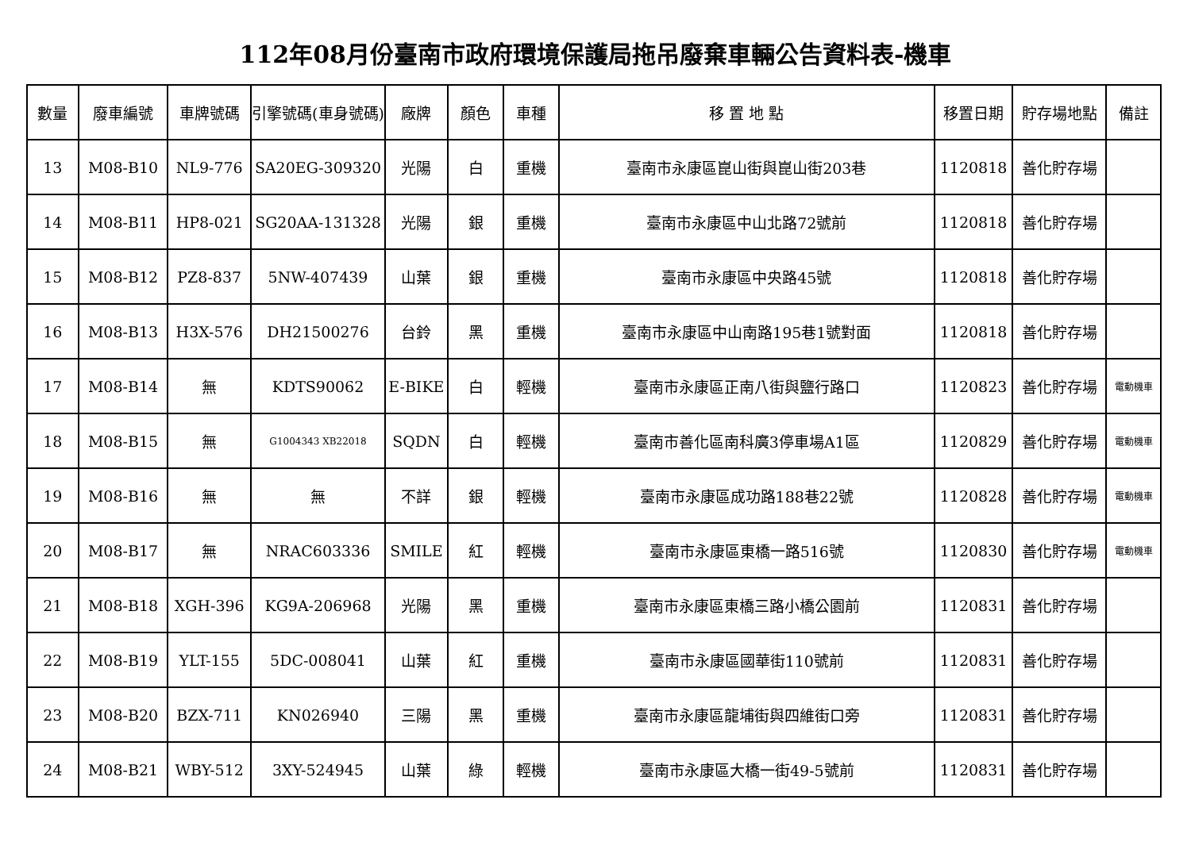112年08月份臺南市政府環境保護局拖吊廢棄車輛公告資料表-機車
| 數量 | 廢車編號 | 車牌號碼 | 引擎號碼(車身號碼) | 廠牌 | 顏色 | 車種 | 移 置 地 點 | 移置日期 | 貯存場地點 | 備註 |
| --- | --- | --- | --- | --- | --- | --- | --- | --- | --- | --- |
| 13 | M08-B10 | NL9-776 | SA20EG-309320 | 光陽 | 白 | 重機 | 臺南市永康區崑山街與崑山街203巷 | 1120818 | 善化貯存場 | |
| 14 | M08-B11 | HP8-021 | SG20AA-131328 | 光陽 | 銀 | 重機 | 臺南市永康區中山北路72號前 | 1120818 | 善化貯存場 | |
| 15 | M08-B12 | PZ8-837 | 5NW-407439 | 山葉 | 銀 | 重機 | 臺南市永康區中央路45號 | 1120818 | 善化貯存場 | |
| 16 | M08-B13 | H3X-576 | DH21500276 | 台鈴 | 黑 | 重機 | 臺南市永康區中山南路195巷1號對面 | 1120818 | 善化貯存場 | |
| 17 | M08-B14 | 無 | KDTS90062 | E-BIKE | 白 | 輕機 | 臺南市永康區正南八街與鹽行路口 | 1120823 | 善化貯存場 | 電動機車 |
| 18 | M08-B15 | 無 | G1004343 XB22018 | SQDN | 白 | 輕機 | 臺南市善化區南科廣3停車場A1區 | 1120829 | 善化貯存場 | 電動機車 |
| 19 | M08-B16 | 無 | 無 | 不詳 | 銀 | 輕機 | 臺南市永康區成功路188巷22號 | 1120828 | 善化貯存場 | 電動機車 |
| 20 | M08-B17 | 無 | NRAC603336 | SMILE | 紅 | 輕機 | 臺南市永康區東橋一路516號 | 1120830 | 善化貯存場 | 電動機車 |
| 21 | M08-B18 | XGH-396 | KG9A-206968 | 光陽 | 黑 | 重機 | 臺南市永康區東橋三路小橋公園前 | 1120831 | 善化貯存場 | |
| 22 | M08-B19 | YLT-155 | 5DC-008041 | 山葉 | 紅 | 重機 | 臺南市永康區國華街110號前 | 1120831 | 善化貯存場 | |
| 23 | M08-B20 | BZX-711 | KN026940 | 三陽 | 黑 | 重機 | 臺南市永康區龍埔街與四維街口旁 | 1120831 | 善化貯存場 | |
| 24 | M08-B21 | WBY-512 | 3XY-524945 | 山葉 | 綠 | 輕機 | 臺南市永康區大橋一街49-5號前 | 1120831 | 善化貯存場 | |